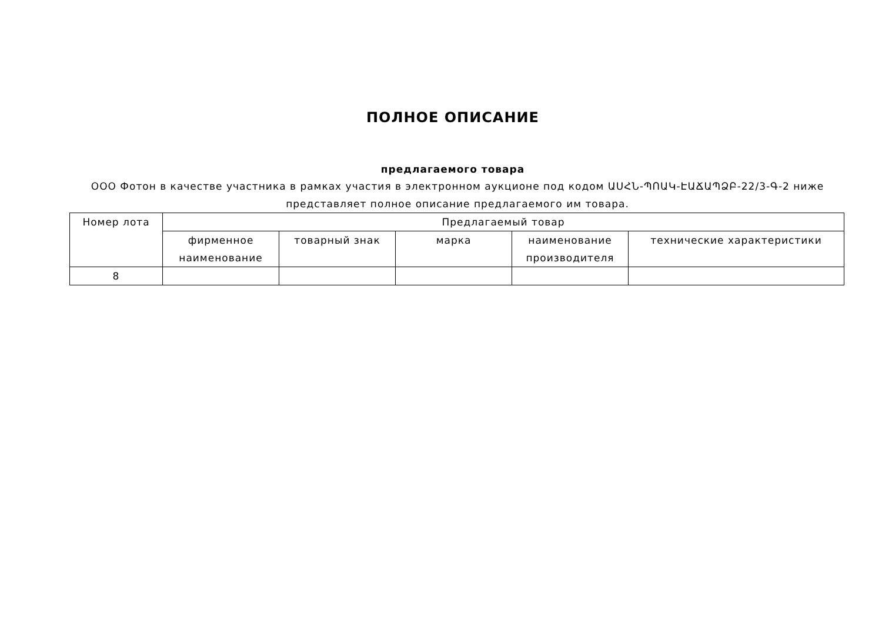ПОЛНОЕ ОПИСАНИЕ
предлагаемого товара
ООО Фотон в качестве участника в рамках участия в электронном аукционе под кодом ԱՍՀՆ-ՊՈԱԿ-ԷԱՃԱՊՁԲ-22/3-Գ-2 ниже представляет полное описание предлагаемого им товара.
| Номер лота | Предлагаемый товар | | | | |
| --- | --- | --- | --- | --- | --- |
| | фирменное наименование | товарный знак | марка | наименование производителя | технические характеристики |
| 8 | | | | | |